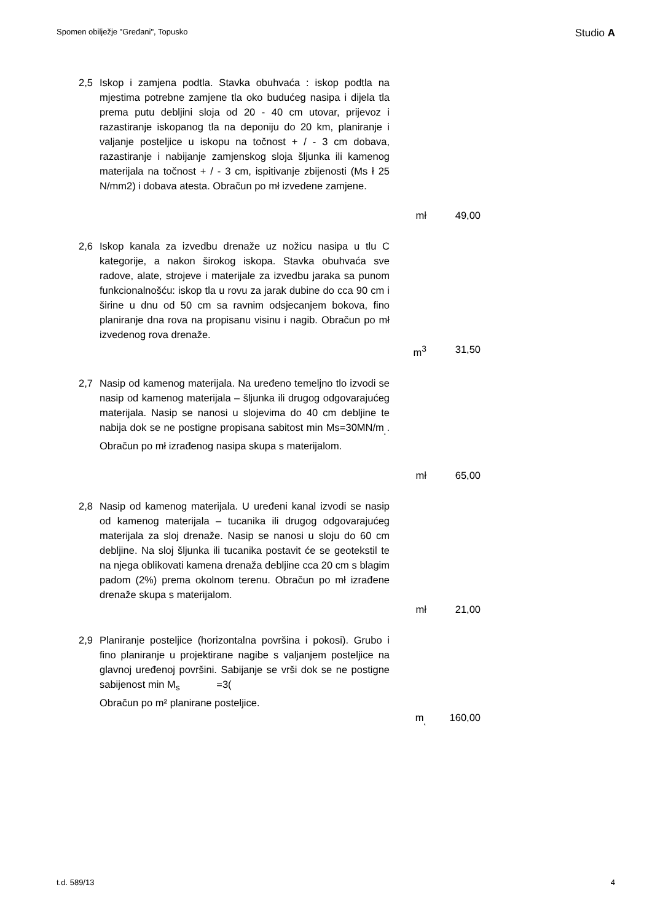Spomen obilježje "Gređani", Topusko Studio A
| 2,5 | Iskop i zamjena podtla. Stavka obuhvaća : iskop podtla na mjestima potrebne zamjene tla oko budućeg nasipa i dijela tla prema putu debljini sloja od 20 - 40 cm utovar, prijevoz i razastiranje iskopanog tla na deponiju do 20 km, planiranje i valjanje posteljice u iskopu na točnost + / - 3 cm dobava, razastiranje i nabijanje zamjenskog sloja šljunka ili kamenog materijala na točnost + / - 3 cm, ispitivanje zbijenosti (Ms ł 25 N/mm2) i dobava atesta. Obračun po mł izvedene zamjene. | | |
| | | mł | 49,00 |
| 2,6 | Iskop kanala za izvedbu drenaže uz nožicu nasipa u tlu C kategorije, a nakon širokog iskopa. Stavka obuhvaća sve radove, alate, strojeve i materijale za izvedbu jaraka sa punom funkcionalnošću: iskop tla u rovu za jarak dubine do cca 90 cm i širine u dnu od 50 cm sa ravnim odsjecanjem bokova, fino planiranje dna rova na propisanu visinu i nagib. Obračun po mł izvedenog rova drenaže. | | |
| | | m<sup>3</sup> | 31,50 |
| 2,7 | Nasip od kamenog materijala. Na uređeno temeljno tlo izvodi se nasip od kamenog materijala – šljunka ili drugog odgovarajućeg materijala. Nasip se nanosi u slojevima do 40 cm debljine te nabija dok se ne postigne propisana sabitost min Ms=30MN/m<sub>˛</sub>. Obračun po mł izrađenog nasipa skupa s materijalom. | | |
| | | mł | 65,00 |
| 2,8 | Nasip od kamenog materijala. U uređeni kanal izvodi se nasip od kamenog materijala – tucanika ili drugog odgovarajućeg materijala za sloj drenaže. Nasip se nanosi u sloju do 60 cm debljine. Na sloj šljunka ili tucanika postavit će se geotekstil te na njega oblikovati kamena drenaža debljine cca 20 cm s blagim padom (2%) prema okolnom terenu. Obračun po mł izrađene drenaže skupa s materijalom. | | |
| | | mł | 21,00 |
| 2,9 | Planiranje posteljice (horizontalna površina i pokosi). Grubo i fino planiranje u projektirane nagibe s valjanjem posteljice na glavnoj uređenoj površini. Sabijanje se vrši dok se ne postigne sabijenost min M<sub>s</sub> =3( Obračun po m² planirane posteljice. | | |
| | | m<sub>˛</sub> | 160,00 |
t.d. 589/13 4